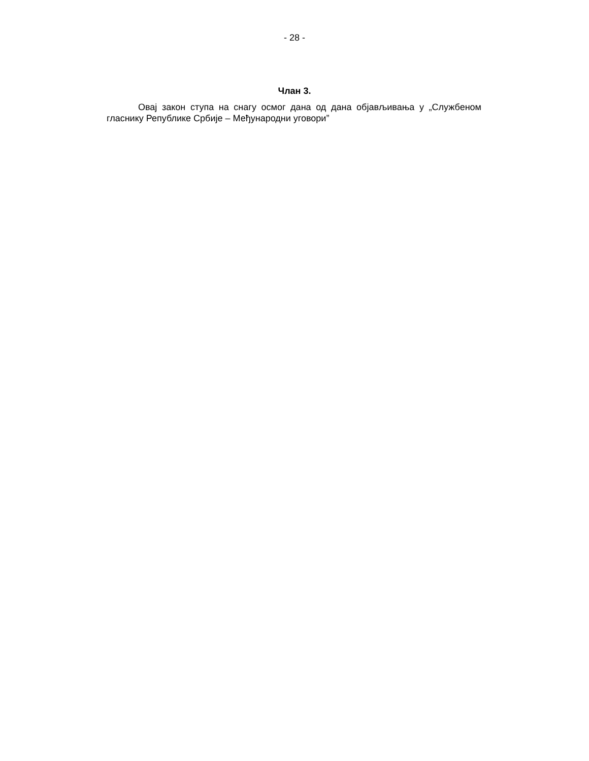- 28 -
Члан 3.
Овај закон ступа на снагу осмог дана од дана објављивања у „Службеном гласнику Републике Србије – Међународни уговори”